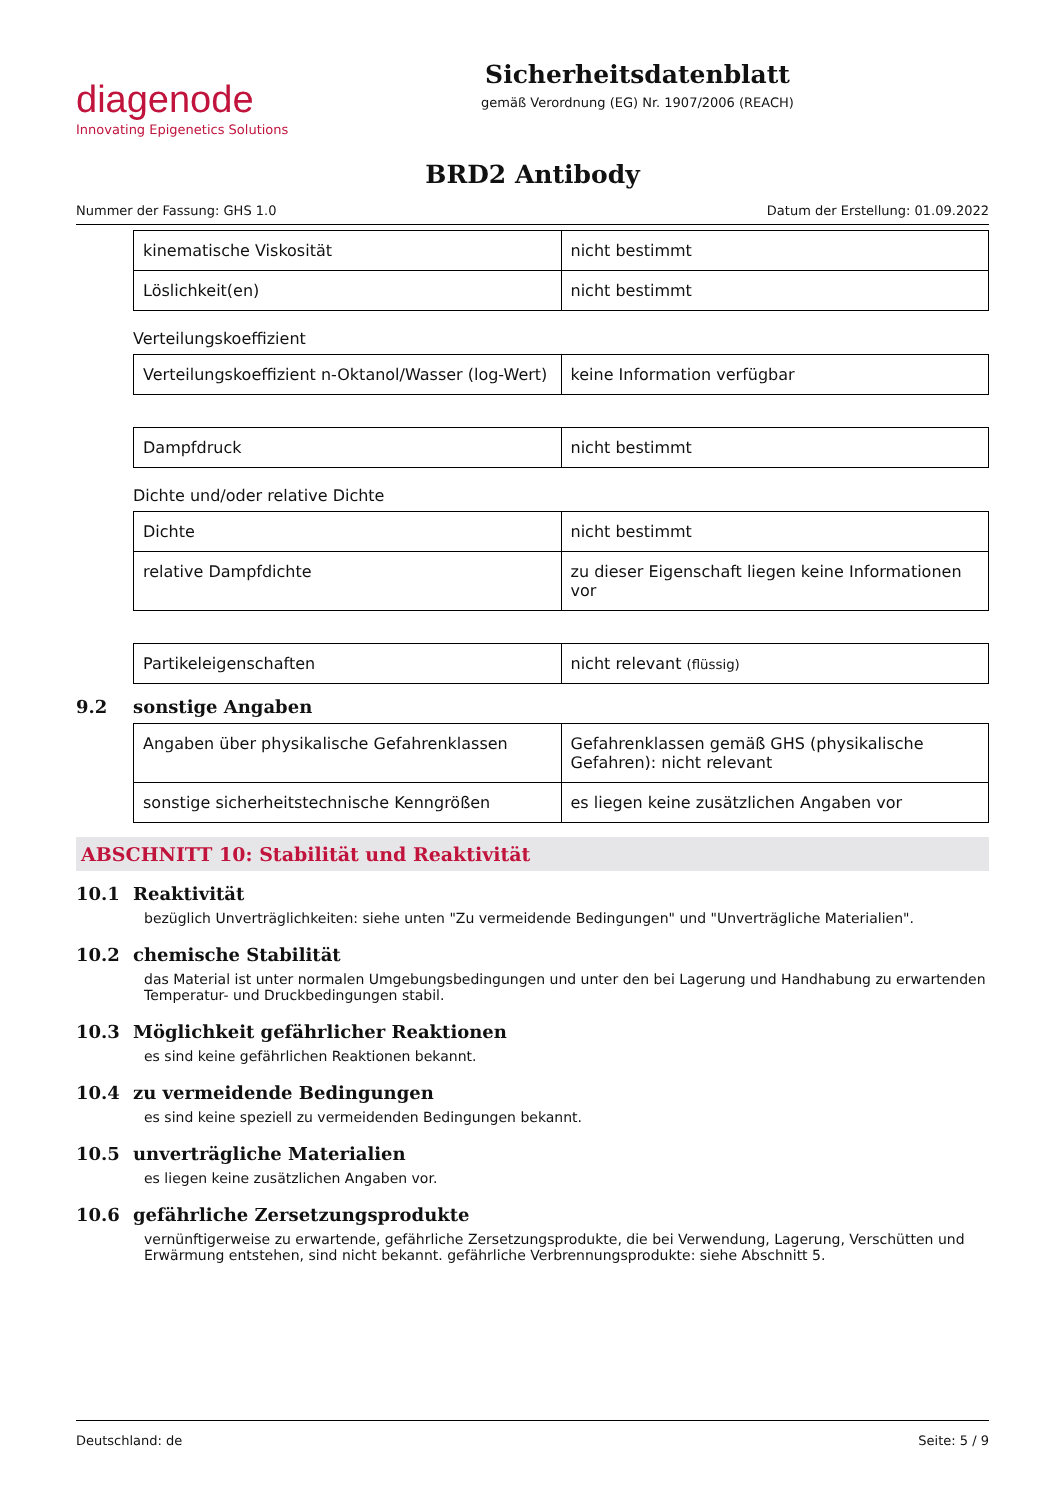diagenode
Innovating Epigenetics Solutions
Sicherheitsdatenblatt
gemäß Verordnung (EG) Nr. 1907/2006 (REACH)
BRD2 Antibody
Nummer der Fassung: GHS 1.0 Datum der Erstellung: 01.09.2022
| kinematische Viskosität | nicht bestimmt |
| Löslichkeit(en) | nicht bestimmt |
Verteilungskoeffizient
| Verteilungskoeffizient n-Oktanol/Wasser (log-Wert) | keine Information verfügbar |
| Dampfdruck | nicht bestimmt |
Dichte und/oder relative Dichte
| Dichte | nicht bestimmt |
| relative Dampfdichte | zu dieser Eigenschaft liegen keine Informationen vor |
| Partikeleigenschaften | nicht relevant (flüssig) |
9.2 sonstige Angaben
| Angaben über physikalische Gefahrenklassen | Gefahrenklassen gemäß GHS (physikalische Gefahren): nicht relevant |
| sonstige sicherheitstechnische Kenngrößen | es liegen keine zusätzlichen Angaben vor |
ABSCHNITT 10: Stabilität und Reaktivität
10.1 Reaktivität
bezüglich Unverträglichkeiten: siehe unten "Zu vermeidende Bedingungen" und "Unverträgliche Materialien".
10.2 chemische Stabilität
das Material ist unter normalen Umgebungsbedingungen und unter den bei Lagerung und Handhabung zu erwartenden Temperatur- und Druckbedingungen stabil.
10.3 Möglichkeit gefährlicher Reaktionen
es sind keine gefährlichen Reaktionen bekannt.
10.4 zu vermeidende Bedingungen
es sind keine speziell zu vermeidenden Bedingungen bekannt.
10.5 unverträgliche Materialien
es liegen keine zusätzlichen Angaben vor.
10.6 gefährliche Zersetzungsprodukte
vernünftigerweise zu erwartende, gefährliche Zersetzungsprodukte, die bei Verwendung, Lagerung, Verschütten und Erwärmung entstehen, sind nicht bekannt. gefährliche Verbrennungsprodukte: siehe Abschnitt 5.
Deutschland: de Seite: 5 / 9